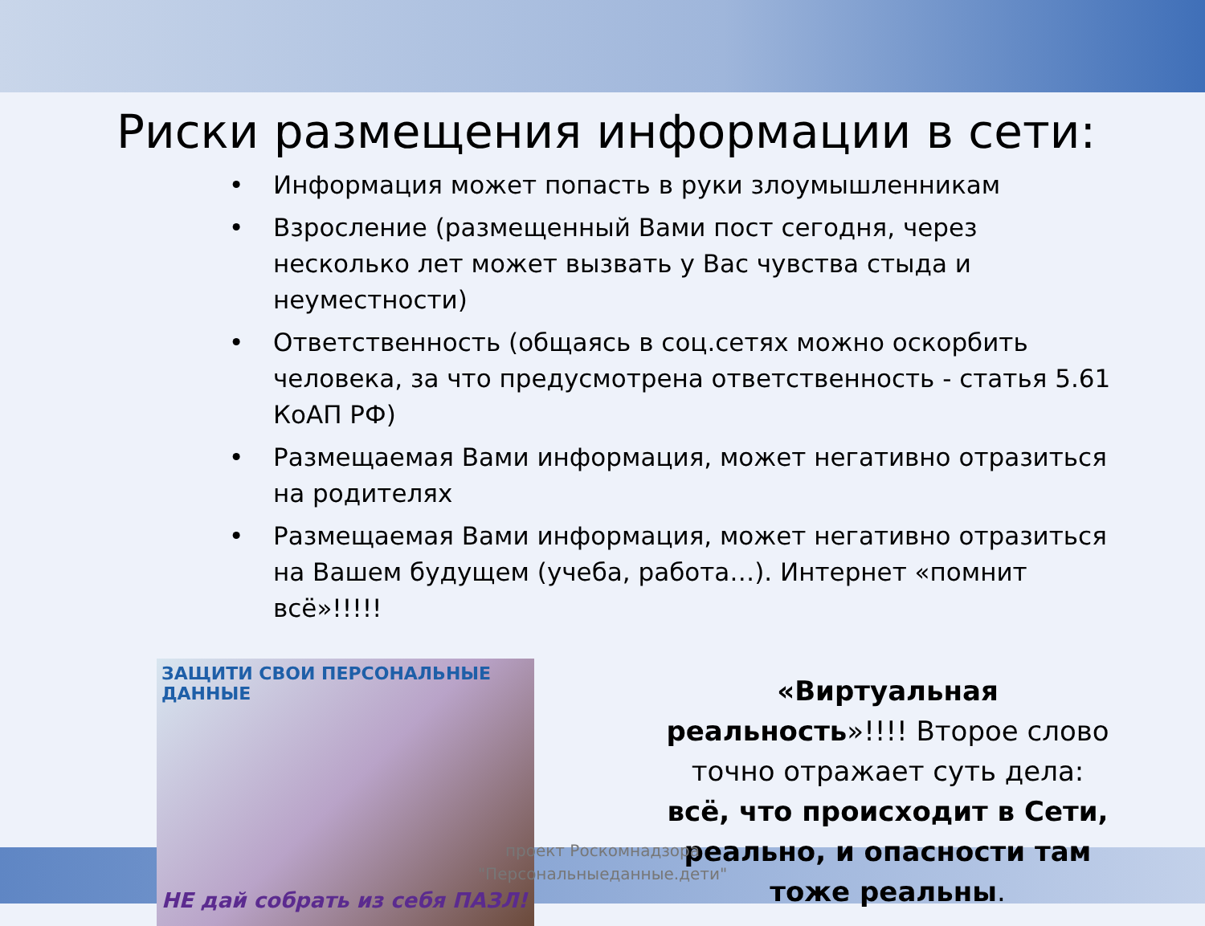Риски размещения информации в сети:
• Информация может попасть в руки злоумышленникам
• Взросление (размещенный Вами пост сегодня, через несколько лет может вызвать у Вас чувства стыда и неуместности)
• Ответственность (общаясь в соц.сетях можно оскорбить человека, за что предусмотрена ответственность - статья 5.61 КоАП РФ)
• Размещаемая Вами информация, может негативно отразиться на родителях
• Размещаемая Вами информация, может негативно отразиться на Вашем будущем (учеба, работа…). Интернет «помнит всё»!!!!!
ЗАЩИТИ СВОИ ПЕРСОНАЛЬНЫЕ ДАННЫЕ
НЕ дай собрать из себя ПАЗЛ!
«Виртуальная реальность»!!!! Второе слово точно отражает суть дела: всё, что происходит в Сети, реально, и опасности там тоже реальны.
проект Роскомнадзора
"Персональныеданные.дети"